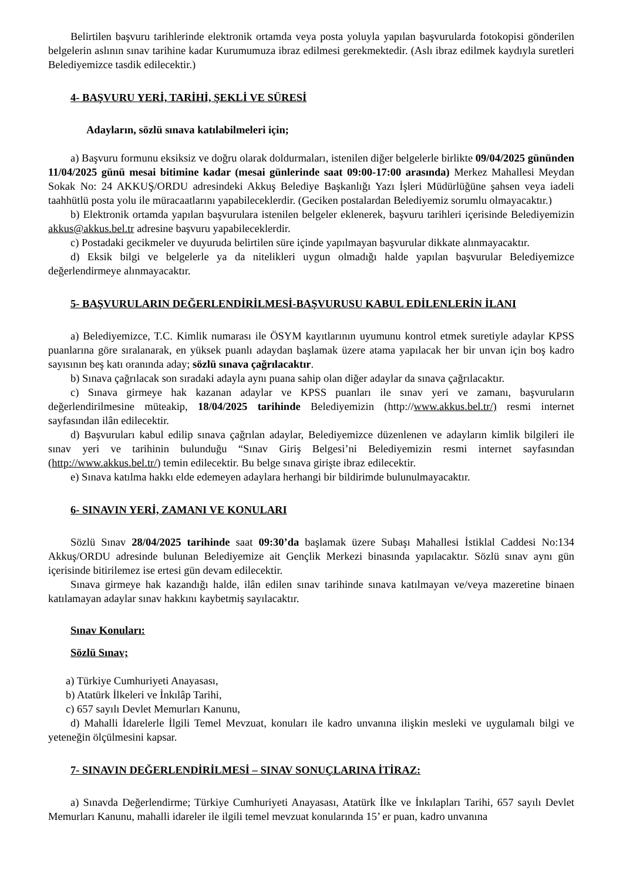Belirtilen başvuru tarihlerinde elektronik ortamda veya posta yoluyla yapılan başvurularda fotokopisi gönderilen belgelerin aslının sınav tarihine kadar Kurumumuza ibraz edilmesi gerekmektedir. (Aslı ibraz edilmek kaydıyla suretleri Belediyemizce tasdik edilecektir.)
4- BAŞVURU YERİ, TARİHİ, ŞEKLİ VE SÜRESİ
Adayların, sözlü sınava katılabilmeleri için;
a) Başvuru formunu eksiksiz ve doğru olarak doldurmaları, istenilen diğer belgelerle birlikte 09/04/2025 gününden 11/04/2025 günü mesai bitimine kadar (mesai günlerinde saat 09:00-17:00 arasında) Merkez Mahallesi Meydan Sokak No: 24 AKKUŞ/ORDU adresindeki Akkuş Belediye Başkanlığı Yazı İşleri Müdürlüğüne şahsen veya iadeli taahhütlü posta yolu ile müracaatlarını yapabileceklerdir. (Geciken postalardan Belediyemiz sorumlu olmayacaktır.)
b) Elektronik ortamda yapılan başvurulara istenilen belgeler eklenerek, başvuru tarihleri içerisinde Belediyemizin akkus@akkus.bel.tr adresine başvuru yapabileceklerdir.
c) Postadaki gecikmeler ve duyuruda belirtilen süre içinde yapılmayan başvurular dikkate alınmayacaktır.
d) Eksik bilgi ve belgelerle ya da nitelikleri uygun olmadığı halde yapılan başvurular Belediyemizce değerlendirmeye alınmayacaktır.
5- BAŞVURULARIN DEĞERLENDİRİLMESİ-BAŞVURUSU KABUL EDİLENLERİN İLANI
a) Belediyemizce, T.C. Kimlik numarası ile ÖSYM kayıtlarının uyumunu kontrol etmek suretiyle adaylar KPSS puanlarına göre sıralanarak, en yüksek puanlı adaydan başlamak üzere atama yapılacak her bir unvan için boş kadro sayısının beş katı oranında aday; sözlü sınava çağrılacaktır.
b) Sınava çağrılacak son sıradaki adayla aynı puana sahip olan diğer adaylar da sınava çağrılacaktır.
c) Sınava girmeye hak kazanan adaylar ve KPSS puanları ile sınav yeri ve zamanı, başvuruların değerlendirilmesine müteakip, 18/04/2025 tarihinde Belediyemizin (http://www.akkus.bel.tr/) resmi internet sayfasından ilân edilecektir.
d) Başvuruları kabul edilip sınava çağrılan adaylar, Belediyemizce düzenlenen ve adayların kimlik bilgileri ile sınav yeri ve tarihinin bulunduğu “Sınav Giriş Belgesi’ni Belediyemizin resmi internet sayfasından (http://www.akkus.bel.tr/) temin edilecektir. Bu belge sınava girişte ibraz edilecektir.
e) Sınava katılma hakkı elde edemeyen adaylara herhangi bir bildirimde bulunulmayacaktır.
6- SINAVIN YERİ, ZAMANI VE KONULARI
Sözlü Sınav 28/04/2025 tarihinde saat 09:30’da başlamak üzere Subaşı Mahallesi İstiklal Caddesi No:134 Akkuş/ORDU adresinde bulunan Belediyemize ait Gençlik Merkezi binasında yapılacaktır. Sözlü sınav aynı gün içerisinde bitirilemez ise ertesi gün devam edilecektir.
Sınava girmeye hak kazandığı halde, ilân edilen sınav tarihinde sınava katılmayan ve/veya mazeretine binaen katılamayan adaylar sınav hakkını kaybetmiş sayılacaktır.
Sınav Konuları:
Sözlü Sınav;
a) Türkiye Cumhuriyeti Anayasası,
b) Atatürk İlkeleri ve İnkılâp Tarihi,
c) 657 sayılı Devlet Memurları Kanunu,
d) Mahalli İdarelerle İlgili Temel Mevzuat, konuları ile kadro unvanına ilişkin mesleki ve uygulamalı bilgi ve yeteneğin ölçülmesini kapsar.
7- SINAVIN DEĞERLENDİRİLMESİ – SINAV SONUÇLARINA İTİRAZ:
a) Sınavda Değerlendirme; Türkiye Cumhuriyeti Anayasası, Atatürk İlke ve İnkılapları Tarihi, 657 sayılı Devlet Memurları Kanunu, mahalli idareler ile ilgili temel mevzuat konularında 15’ er puan, kadro unvanına